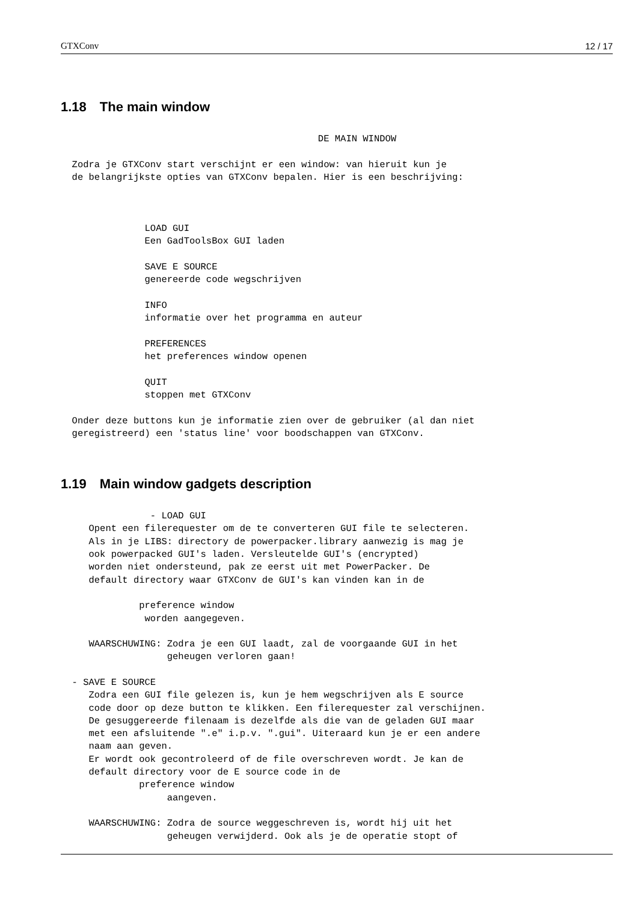GTXConv 12 / 17
1.18 The main window
                                              DE MAIN WINDOW

  Zodra je GTXConv start verschijnt er een window: van hieruit kun je
  de belangrijkste opties van GTXConv bepalen. Hier is een beschrijving:



               LOAD GUI
               Een GadToolsBox GUI laden

               SAVE E SOURCE
               genereerde code wegschrijven

               INFO
               informatie over het programma en auteur

               PREFERENCES
               het preferences window openen

               QUIT
               stoppen met GTXConv

  Onder deze buttons kun je informatie zien over de gebruiker (al dan niet
  geregistreerd) een 'status line' voor boodschappen van GTXConv.
1.19 Main window gadgets description
                - LOAD GUI
     Opent een filerequester om de te converteren GUI file te selecteren.
     Als in je LIBS: directory de powerpacker.library aanwezig is mag je
     ook powerpacked GUI's laden. Versleutelde GUI's (encrypted)
     worden niet ondersteund, pak ze eerst uit met PowerPacker. De
     default directory waar GTXConv de GUI's kan vinden kan in de

              preference window
               worden aangegeven.

     WAARSCHUWING: Zodra je een GUI laadt, zal de voorgaande GUI in het
                   geheugen verloren gaan!

  - SAVE E SOURCE
     Zodra een GUI file gelezen is, kun je hem wegschrijven als E source
     code door op deze button te klikken. Een filerequester zal verschijnen.
     De gesuggereerde filenaam is dezelfde als die van de geladen GUI maar
     met een afsluitende ".e" i.p.v. ".gui". Uiteraard kun je er een andere
     naam aan geven.
     Er wordt ook gecontroleerd of de file overschreven wordt. Je kan de
     default directory voor de E source code in de
              preference window
                   aangeven.

     WAARSCHUWING: Zodra de source weggeschreven is, wordt hij uit het
                   geheugen verwijderd. Ook als je de operatie stopt of